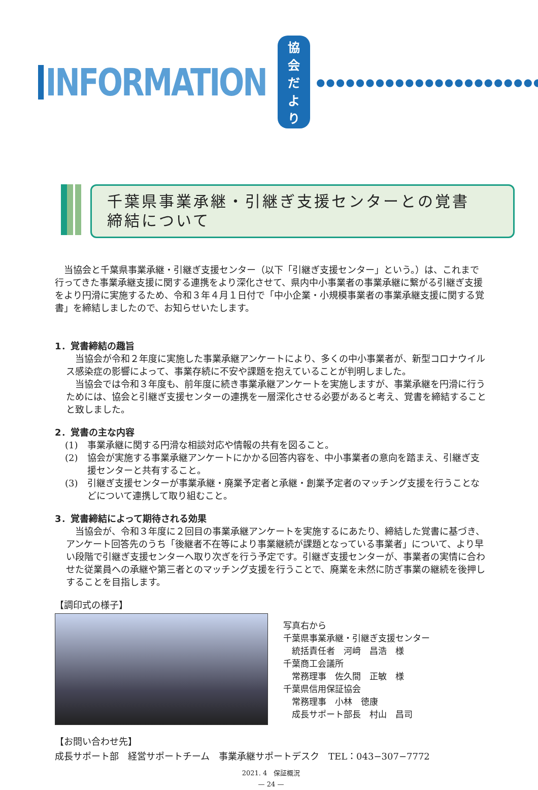INFORMATION
協会だより
●●●●●●●●●●●●●●●●●●●●●●●
千葉県事業承継・引継ぎ支援センターとの覚書
締結について
当協会と千葉県事業承継・引継ぎ支援センター（以下「引継ぎ支援センター」という。）は、これまで行ってきた事業承継支援に関する連携をより深化させて、県内中小事業者の事業承継に繋がる引継ぎ支援をより円滑に実施するため、令和３年４月１日付で「中小企業・小規模事業者の事業承継支援に関する覚書」を締結しましたので、お知らせいたします。
1．覚書締結の趣旨
当協会が令和２年度に実施した事業承継アンケートにより、多くの中小事業者が、新型コロナウイルス感染症の影響によって、事業存続に不安や課題を抱えていることが判明しました。
当協会では令和３年度も、前年度に続き事業承継アンケートを実施しますが、事業承継を円滑に行うためには、協会と引継ぎ支援センターの連携を一層深化させる必要があると考え、覚書を締結することと致しました。
2．覚書の主な内容
(1) 事業承継に関する円滑な相談対応や情報の共有を図ること。
(2) 協会が実施する事業承継アンケートにかかる回答内容を、中小事業者の意向を踏まえ、引継ぎ支援センターと共有すること。
(3) 引継ぎ支援センターが事業承継・廃業予定者と承継・創業予定者のマッチング支援を行うことなどについて連携して取り組むこと。
3．覚書締結によって期待される効果
当協会が、令和３年度に２回目の事業承継アンケートを実施するにあたり、締結した覚書に基づき、アンケート回答先のうち「後継者不在等により事業継続が課題となっている事業者」について、より早い段階で引継ぎ支援センターへ取り次ぎを行う予定です。引継ぎ支援センターが、事業者の実情に合わせた従業員への承継や第三者とのマッチング支援を行うことで、廃業を未然に防ぎ事業の継続を後押しすることを目指します。
【調印式の様子】
写真右から
千葉県事業承継・引継ぎ支援センター
　統括責任者　河﨑　昌浩　様
千葉商工会議所
　常務理事　佐久間　正敏　様
千葉県信用保証協会
　常務理事　小林　徳康
　成長サポート部長　村山　昌司
【お問い合わせ先】
成長サポート部　経営サポートチーム　事業承継サポートデスク　TEL：043−307−7772
2021. 4　保証概況
— 24 —